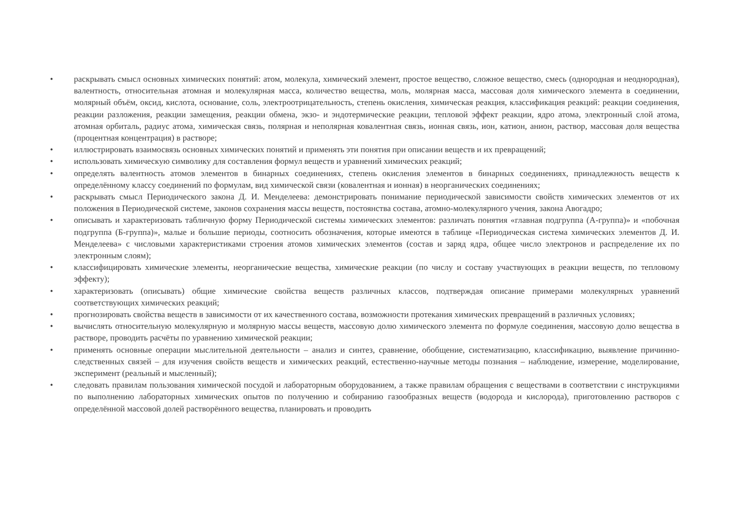• раскрывать смысл основных химических понятий: атом, молекула, химический элемент, простое вещество, сложное вещество, смесь (однородная и неоднородная), валентность, относительная атомная и молекулярная масса, количество вещества, моль, молярная масса, массовая доля химического элемента в соединении, молярный объём, оксид, кислота, основание, соль, электроотрицательность, степень окисления, химическая реакция, классификация реакций: реакции соединения, реакции разложения, реакции замещения, реакции обмена, экзо- и эндотермические реакции, тепловой эффект реакции, ядро атома, электронный слой атома, атомная орбиталь, радиус атома, химическая связь, полярная и неполярная ковалентная связь, ионная связь, ион, катион, анион, раствор, массовая доля вещества (процентная концентрация) в растворе;
• иллюстрировать взаимосвязь основных химических понятий и применять эти понятия при описании веществ и их превращений;
• использовать химическую символику для составления формул веществ и уравнений химических реакций;
• определять валентность атомов элементов в бинарных соединениях, степень окисления элементов в бинарных соединениях, принадлежность веществ к определённому классу соединений по формулам, вид химической связи (ковалентная и ионная) в неорганических соединениях;
• раскрывать смысл Периодического закона Д. И. Менделеева: демонстрировать понимание периодической зависимости свойств химических элементов от их положения в Периодической системе, законов сохранения массы веществ, постоянства состава, атомно-молекулярного учения, закона Авогадро;
• описывать и характеризовать табличную форму Периодической системы химических элементов: различать понятия «главная подгруппа (А-группа)» и «побочная подгруппа (Б-группа)», малые и большие периоды, соотносить обозначения, которые имеются в таблице «Периодическая система химических элементов Д. И. Менделеева» с числовыми характеристиками строения атомов химических элементов (состав и заряд ядра, общее число электронов и распределение их по электронным слоям);
• классифицировать химические элементы, неорганические вещества, химические реакции (по числу и составу участвующих в реакции веществ, по тепловому эффекту);
• характеризовать (описывать) общие химические свойства веществ различных классов, подтверждая описание примерами молекулярных уравнений соответствующих химических реакций;
• прогнозировать свойства веществ в зависимости от их качественного состава, возможности протекания химических превращений в различных условиях;
• вычислять относительную молекулярную и молярную массы веществ, массовую долю химического элемента по формуле соединения, массовую долю вещества в растворе, проводить расчёты по уравнению химической реакции;
• применять основные операции мыслительной деятельности – анализ и синтез, сравнение, обобщение, систематизацию, классификацию, выявление причинно-следственных связей – для изучения свойств веществ и химических реакций, естественно-научные методы познания – наблюдение, измерение, моделирование, эксперимент (реальный и мысленный);
• следовать правилам пользования химической посудой и лабораторным оборудованием, а также правилам обращения с веществами в соответствии с инструкциями по выполнению лабораторных химических опытов по получению и собиранию газообразных веществ (водорода и кислорода), приготовлению растворов с определённой массовой долей растворённого вещества, планировать и проводить